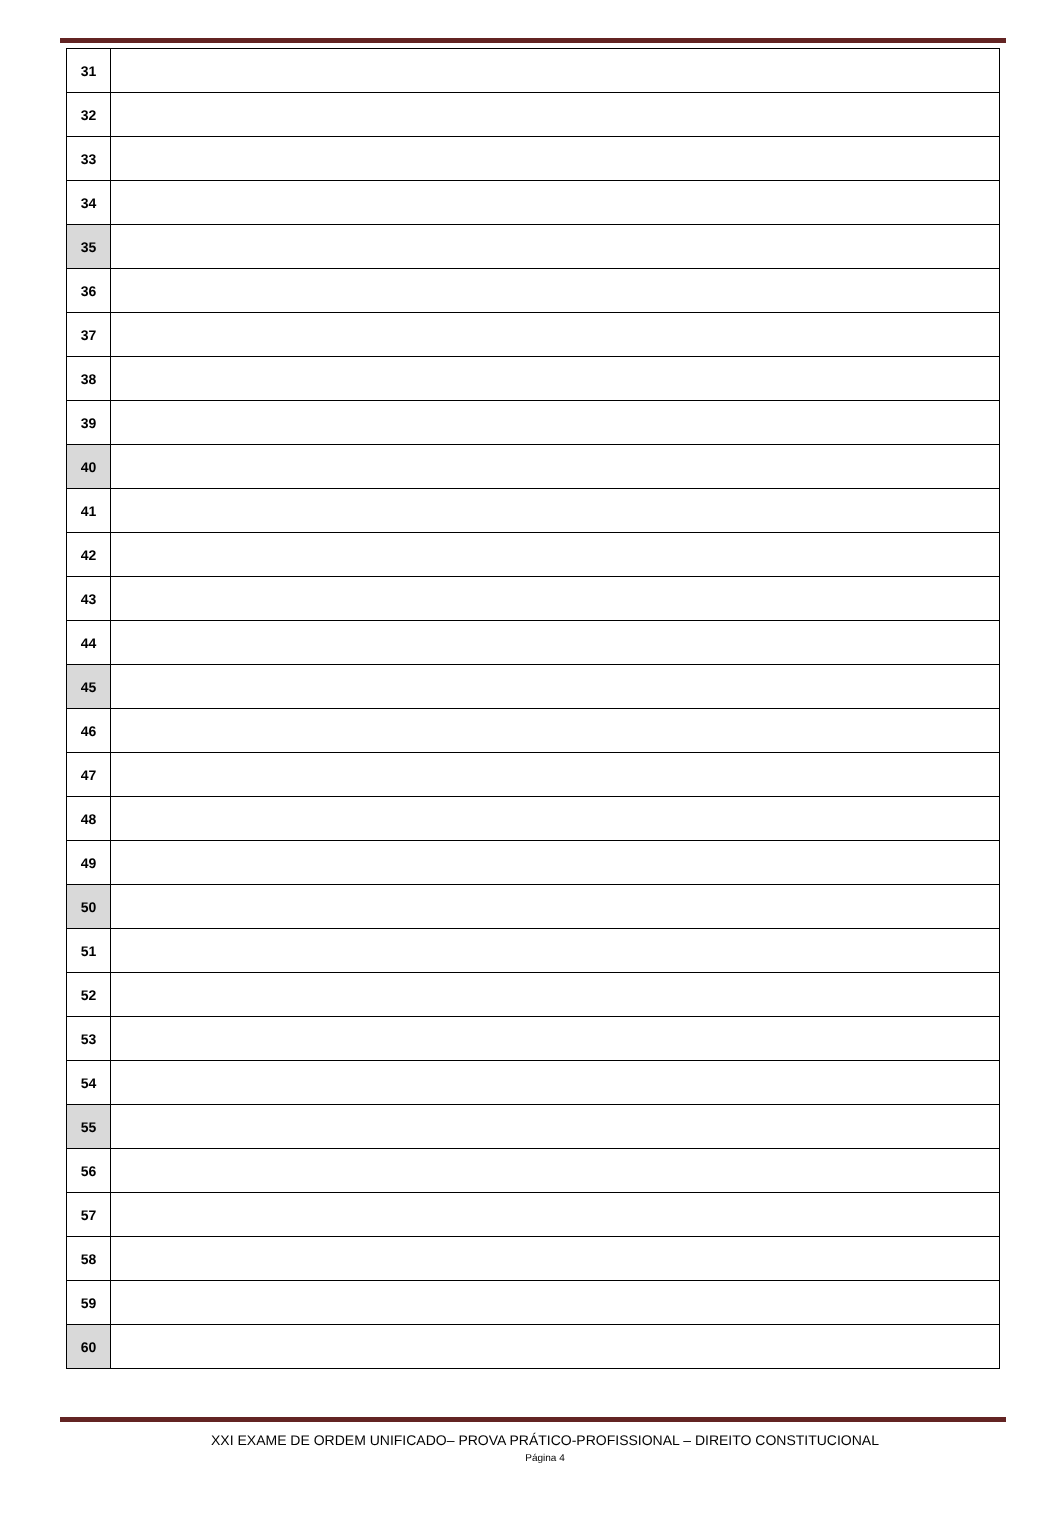| 31 | |
| 32 | |
| 33 | |
| 34 | |
| 35 | |
| 36 | |
| 37 | |
| 38 | |
| 39 | |
| 40 | |
| 41 | |
| 42 | |
| 43 | |
| 44 | |
| 45 | |
| 46 | |
| 47 | |
| 48 | |
| 49 | |
| 50 | |
| 51 | |
| 52 | |
| 53 | |
| 54 | |
| 55 | |
| 56 | |
| 57 | |
| 58 | |
| 59 | |
| 60 | |
XXI EXAME DE ORDEM UNIFICADO– PROVA PRÁTICO-PROFISSIONAL – DIREITO CONSTITUCIONAL
Página 4